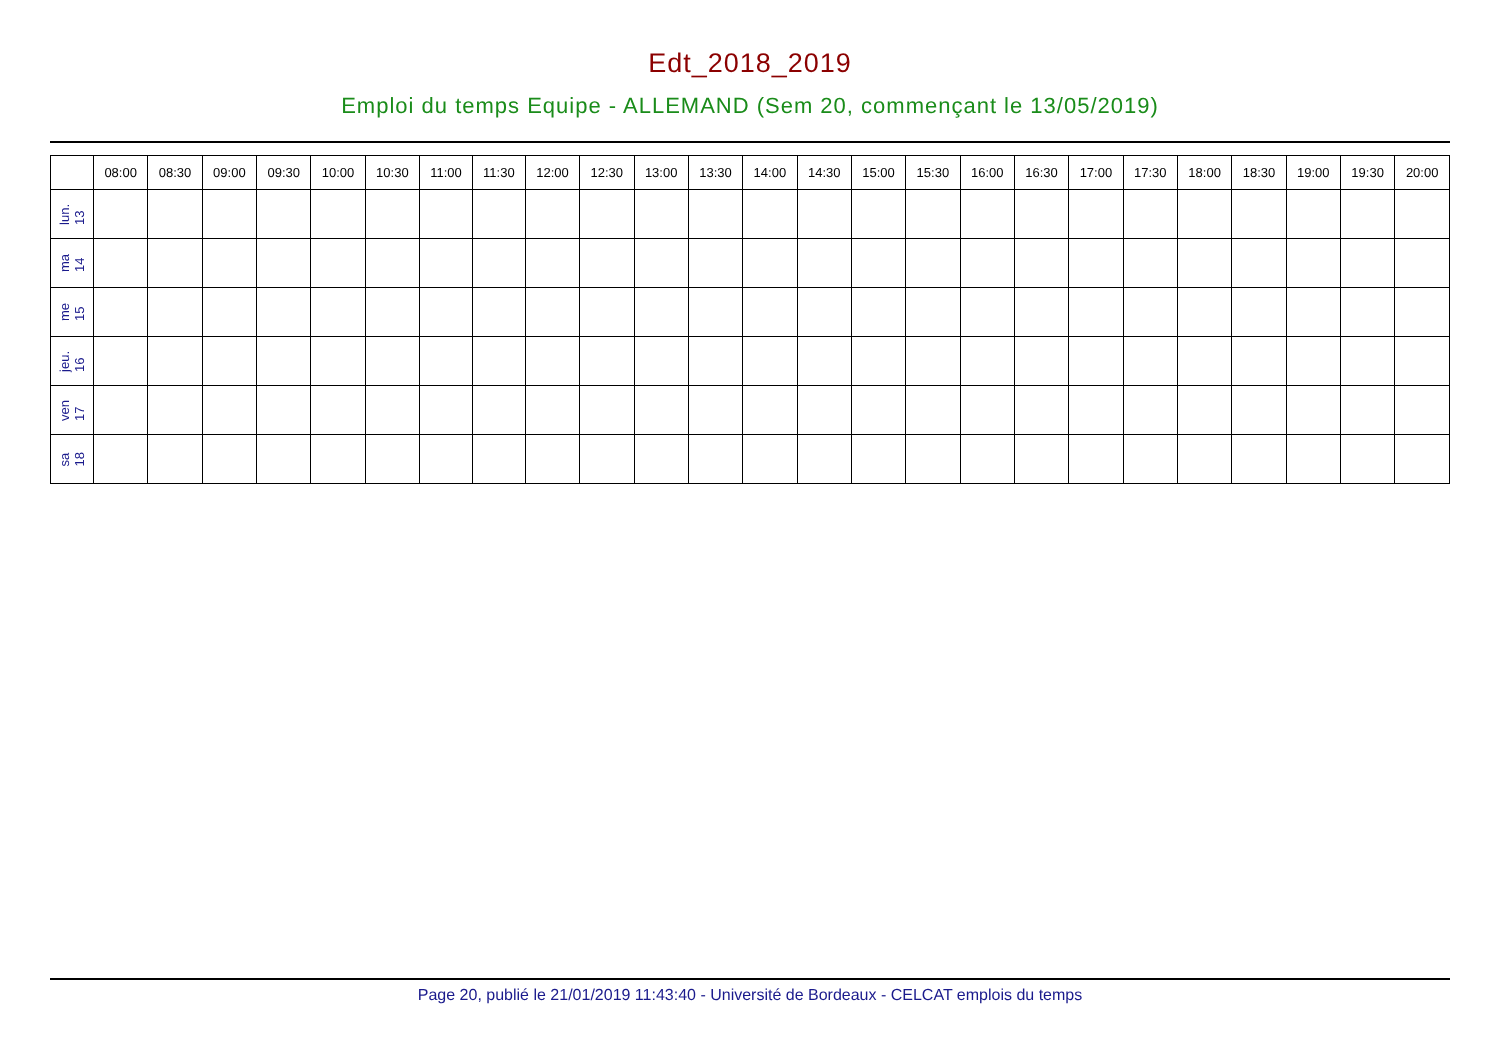Edt_2018_2019
Emploi du temps Equipe - ALLEMAND (Sem 20, commençant le 13/05/2019)
| | 08:00 | 08:30 | 09:00 | 09:30 | 10:00 | 10:30 | 11:00 | 11:30 | 12:00 | 12:30 | 13:00 | 13:30 | 14:00 | 14:30 | 15:00 | 15:30 | 16:00 | 16:30 | 17:00 | 17:30 | 18:00 | 18:30 | 19:00 | 19:30 | 20:00 |
| --- | --- | --- | --- | --- | --- | --- | --- | --- | --- | --- | --- | --- | --- | --- | --- | --- | --- | --- | --- | --- | --- | --- | --- | --- | --- |
| lun. 13 | | | | | | | | | | | | | | | | | | | | | | | | | |
| ma 14 | | | | | | | | | | | | | | | | | | | | | | | | | |
| me 15 | | | | | | | | | | | | | | | | | | | | | | | | | |
| jeu. 16 | | | | | | | | | | | | | | | | | | | | | | | | | |
| ven 17 | | | | | | | | | | | | | | | | | | | | | | | | | |
| sa 18 | | | | | | | | | | | | | | | | | | | | | | | | | |
Page 20, publié le 21/01/2019 11:43:40 - Université de Bordeaux - CELCAT emplois du temps